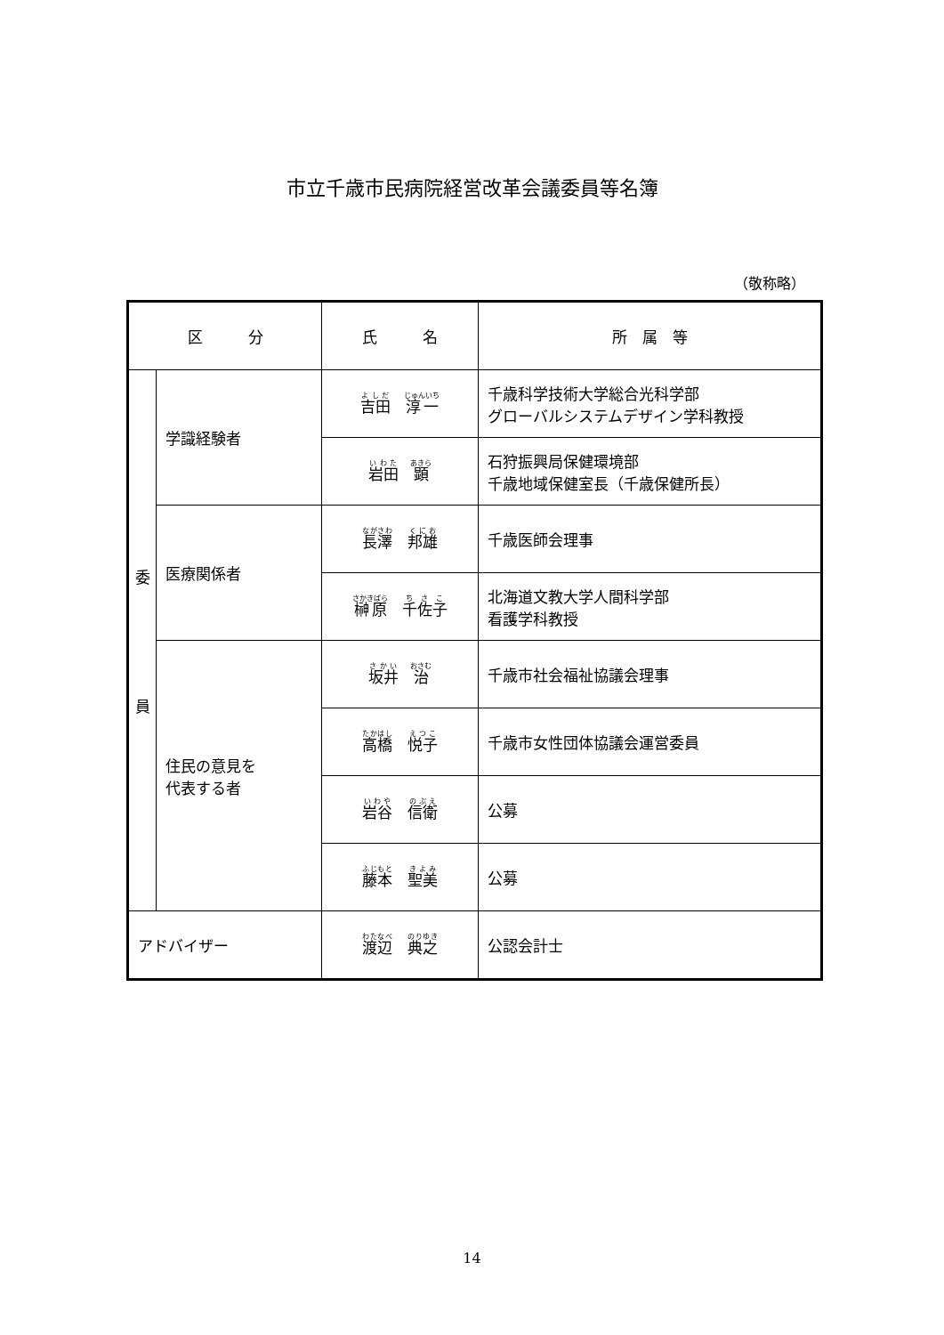市立千歳市民病院経営改革会議委員等名簿
（敬称略）
| 区 分 | | 氏 名 | 所 属 等 |
| --- | --- | --- | --- |
| 委 員 | 学識経験者 | 吉田 淳一 | 千歳科学技術大学総合光科学部 グローバルシステムデザイン学科教授 |
| | | 岩田 顕 | 石狩振興局保健環境部 千歳地域保健室長（千歳保健所長） |
| | 医療関係者 | 長澤 邦雄 | 千歳医師会理事 |
| | | 榊原 千佐子 | 北海道文教大学人間科学部 看護学科教授 |
| | 住民の意見を 代表する者 | 坂井 治 | 千歳市社会福祉協議会理事 |
| | | 高橋 悦子 | 千歳市女性団体協議会運営委員 |
| | | 岩谷 信衛 | 公募 |
| | | 藤本 聖美 | 公募 |
| アドバイザー | | 渡辺 典之 | 公認会計士 |
14